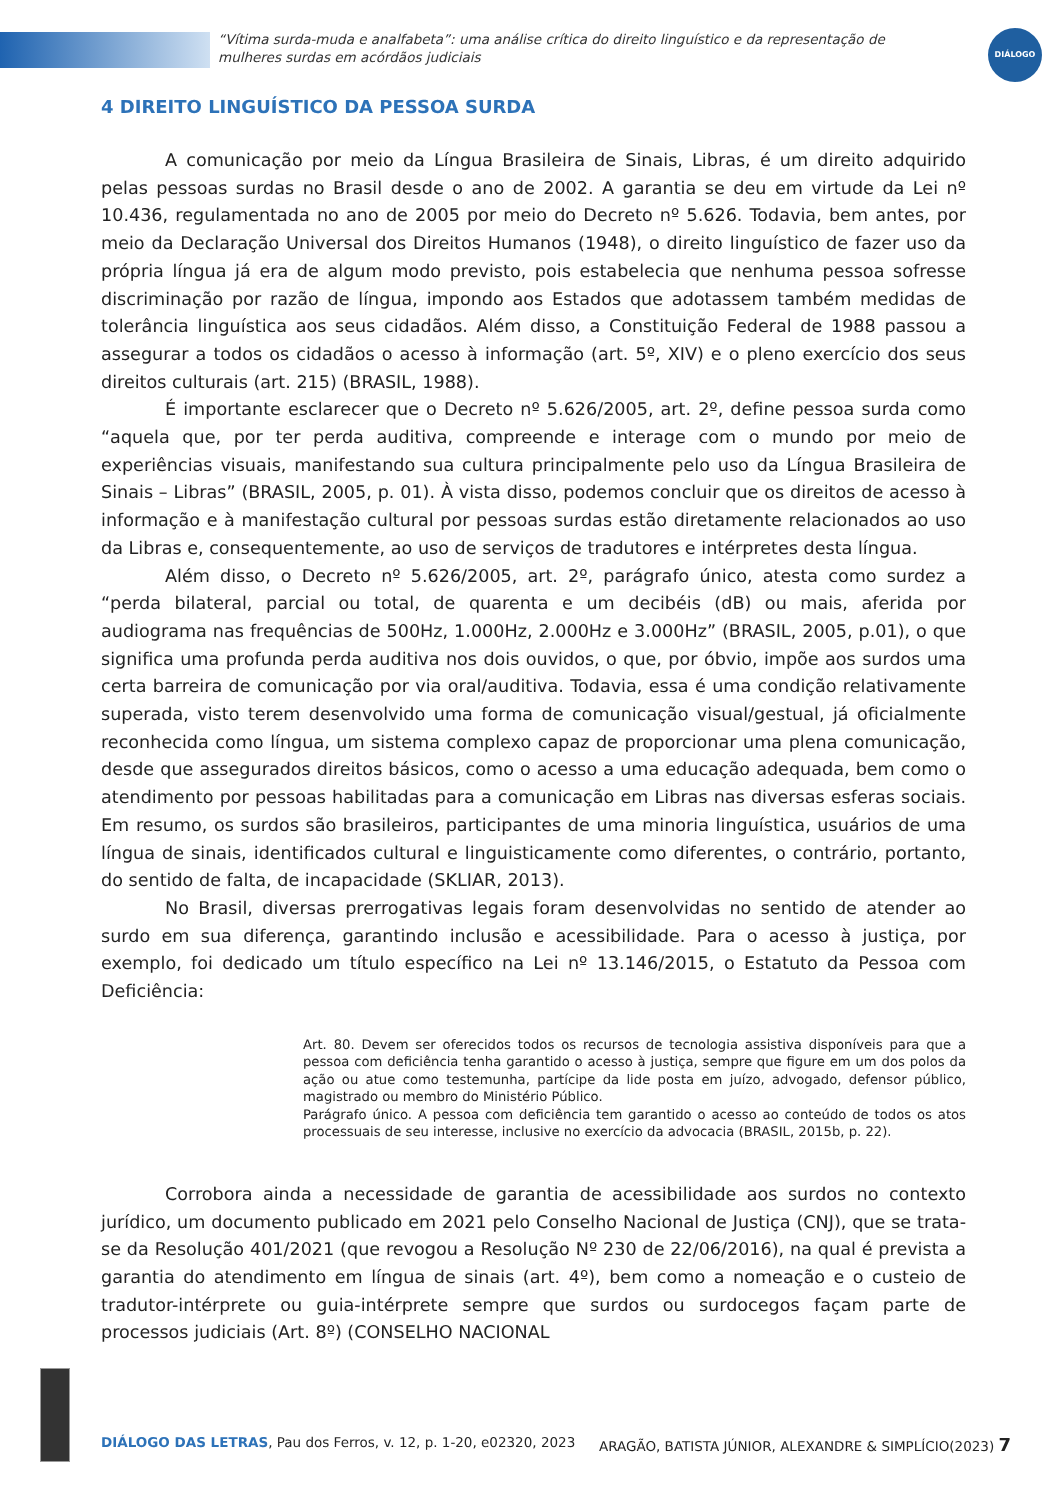DIÁLOGO
“Vítima surda-muda e analfabeta”: uma análise crítica do direito linguístico e da representação de mulheres surdas em acórdãos judiciais
4 DIREITO LINGUÍSTICO DA PESSOA SURDA
A comunicação por meio da Língua Brasileira de Sinais, Libras, é um direito adquirido pelas pessoas surdas no Brasil desde o ano de 2002. A garantia se deu em virtude da Lei nº 10.436, regulamentada no ano de 2005 por meio do Decreto nº 5.626. Todavia, bem antes, por meio da Declaração Universal dos Direitos Humanos (1948), o direito linguístico de fazer uso da própria língua já era de algum modo previsto, pois estabelecia que nenhuma pessoa sofresse discriminação por razão de língua, impondo aos Estados que adotassem também medidas de tolerância linguística aos seus cidadãos. Além disso, a Constituição Federal de 1988 passou a assegurar a todos os cidadãos o acesso à informação (art. 5º, XIV) e o pleno exercício dos seus direitos culturais (art. 215) (BRASIL, 1988).
É importante esclarecer que o Decreto nº 5.626/2005, art. 2º, define pessoa surda como “aquela que, por ter perda auditiva, compreende e interage com o mundo por meio de experiências visuais, manifestando sua cultura principalmente pelo uso da Língua Brasileira de Sinais – Libras” (BRASIL, 2005, p. 01). À vista disso, podemos concluir que os direitos de acesso à informação e à manifestação cultural por pessoas surdas estão diretamente relacionados ao uso da Libras e, consequentemente, ao uso de serviços de tradutores e intérpretes desta língua.
Além disso, o Decreto nº 5.626/2005, art. 2º, parágrafo único, atesta como surdez a “perda bilateral, parcial ou total, de quarenta e um decibéis (dB) ou mais, aferida por audiograma nas frequências de 500Hz, 1.000Hz, 2.000Hz e 3.000Hz” (BRASIL, 2005, p.01), o que significa uma profunda perda auditiva nos dois ouvidos, o que, por óbvio, impõe aos surdos uma certa barreira de comunicação por via oral/auditiva. Todavia, essa é uma condição relativamente superada, visto terem desenvolvido uma forma de comunicação visual/gestual, já oficialmente reconhecida como língua, um sistema complexo capaz de proporcionar uma plena comunicação, desde que assegurados direitos básicos, como o acesso a uma educação adequada, bem como o atendimento por pessoas habilitadas para a comunicação em Libras nas diversas esferas sociais. Em resumo, os surdos são brasileiros, participantes de uma minoria linguística, usuários de uma língua de sinais, identificados cultural e linguisticamente como diferentes, o contrário, portanto, do sentido de falta, de incapacidade (SKLIAR, 2013).
No Brasil, diversas prerrogativas legais foram desenvolvidas no sentido de atender ao surdo em sua diferença, garantindo inclusão e acessibilidade. Para o acesso à justiça, por exemplo, foi dedicado um título específico na Lei nº 13.146/2015, o Estatuto da Pessoa com Deficiência:
Art. 80. Devem ser oferecidos todos os recursos de tecnologia assistiva disponíveis para que a pessoa com deficiência tenha garantido o acesso à justiça, sempre que figure em um dos polos da ação ou atue como testemunha, partícipe da lide posta em juízo, advogado, defensor público, magistrado ou membro do Ministério Público.
Parágrafo único. A pessoa com deficiência tem garantido o acesso ao conteúdo de todos os atos processuais de seu interesse, inclusive no exercício da advocacia (BRASIL, 2015b, p. 22).
Corrobora ainda a necessidade de garantia de acessibilidade aos surdos no contexto jurídico, um documento publicado em 2021 pelo Conselho Nacional de Justiça (CNJ), que se trata-se da Resolução 401/2021 (que revogou a Resolução Nº 230 de 22/06/2016), na qual é prevista a garantia do atendimento em língua de sinais (art. 4º), bem como a nomeação e o custeio de tradutor-intérprete ou guia-intérprete sempre que surdos ou surdocegos façam parte de processos judiciais (Art. 8º) (CONSELHO NACIONAL
DIÁLOGO DAS LETRAS, Pau dos Ferros, v. 12, p. 1-20, e02320, 2023 ARAGÃO, BATISTA JÚNIOR, ALEXANDRE & SIMPLÍCIO(2023) 7